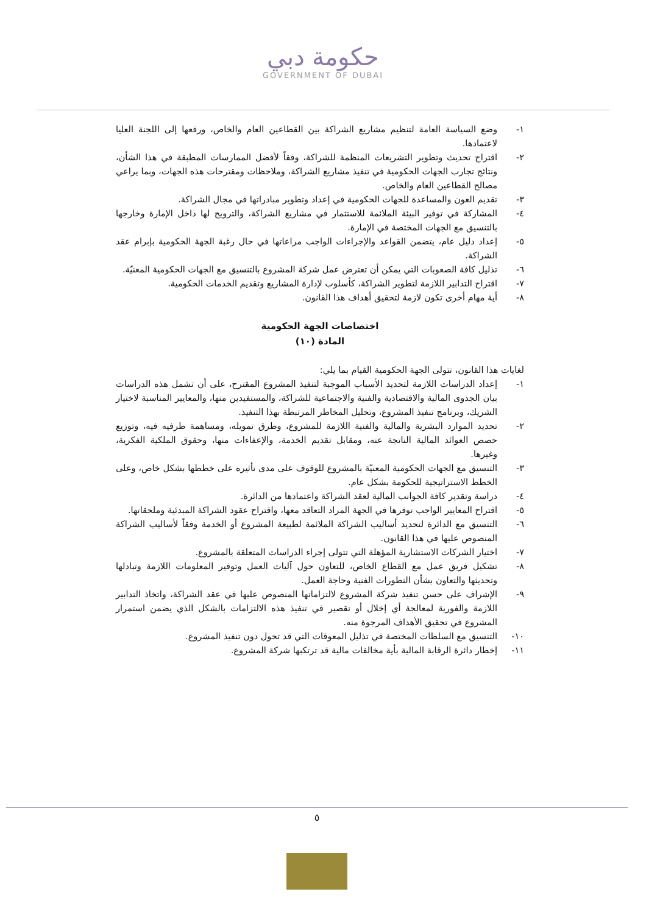حكومة دبي
GOVERNMENT OF DUBAI
١- وضع السياسة العامة لتنظيم مشاريع الشراكة بين القطاعين العام والخاص، ورفعها إلى اللجنة العليا لاعتمادها.
٢- اقتراح تحديث وتطوير التشريعات المنظمة للشراكة، وفقاً لأفضل الممارسات المطبقة في هذا الشأن، ونتائج تجارب الجهات الحكومية في تنفيذ مشاريع الشراكة، وملاحظات ومقترحات هذه الجهات، وبما يراعي مصالح القطاعين العام والخاص.
٣- تقديم العون والمساعدة للجهات الحكومية في إعداد وتطوير مبادراتها في مجال الشراكة.
٤- المشاركة في توفير البيئة الملائمة للاستثمار في مشاريع الشراكة، والترويج لها داخل الإمارة وخارجها بالتنسيق مع الجهات المختصة في الإمارة.
٥- إعداد دليل عام، يتضمن القواعد والإجراءات الواجب مراعاتها في حال رغبة الجهة الحكومية بإبرام عقد الشراكة.
٦- تذليل كافة الصعوبات التي يمكن أن تعترض عمل شركة المشروع بالتنسيق مع الجهات الحكومية المعنيّة.
٧- اقتراح التدابير اللازمة لتطوير الشراكة، كأسلوب لإدارة المشاريع وتقديم الخدمات الحكومية.
٨- أية مهام أخرى تكون لازمة لتحقيق أهداف هذا القانون.
اختصاصات الجهة الحكومية
المادة (١٠)
لغايات هذا القانون، تتولى الجهة الحكومية القيام بما يلي:
١- إعداد الدراسات اللازمة لتحديد الأسباب الموجبة لتنفيذ المشروع المقترح، على أن تشمل هذه الدراسات بيان الجدوى المالية والاقتصادية والفنية والاجتماعية للشراكة، والمستفيدين منها، والمعايير المناسبة لاختيار الشريك، وبرنامج تنفيذ المشروع، وتحليل المخاطر المرتبطة بهذا التنفيذ.
٢- تحديد الموارد البشرية والمالية والفنية اللازمة للمشروع، وطرق تمويله، ومساهمة طرفيه فيه، وتوزيع حصص العوائد المالية الناتجة عنه، ومقابل تقديم الخدمة، والإعفاءات منها، وحقوق الملكية الفكرية، وغيرها.
٣- التنسيق مع الجهات الحكومية المعنيّة بالمشروع للوقوف على مدى تأثيره على خططها بشكل خاص، وعلى الخطط الاستراتيجية للحكومة بشكل عام.
٤- دراسة وتقدير كافة الجوانب المالية لعقد الشراكة واعتمادها من الدائرة.
٥- اقتراح المعايير الواجب توفرها في الجهة المراد التعاقد معها، واقتراح عقود الشراكة المبدئية وملحقاتها.
٦- التنسيق مع الدائرة لتحديد أساليب الشراكة الملائمة لطبيعة المشروع أو الخدمة وفقاً لأساليب الشراكة المنصوص عليها في هذا القانون.
٧- اختيار الشركات الاستشارية المؤهلة التي تتولى إجراء الدراسات المتعلقة بالمشروع.
٨- تشكيل فريق عمل مع القطاع الخاص، للتعاون حول آليات العمل وتوفير المعلومات اللازمة وتبادلها وتحديثها والتعاون بشأن التطورات الفنية وحاجة العمل.
٩- الإشراف على حسن تنفيذ شركة المشروع لالتزاماتها المنصوص عليها في عقد الشراكة، واتخاذ التدابير اللازمة والفورية لمعالجة أي إخلال أو تقصير في تنفيذ هذه الالتزامات بالشكل الذي يضمن استمرار المشروع في تحقيق الأهداف المرجوة منه.
١٠- التنسيق مع السلطات المختصة في تذليل المعوقات التي قد تحول دون تنفيذ المشروع.
١١- إخطار دائرة الرقابة المالية بأية مخالفات مالية قد ترتكبها شركة المشروع.
٥